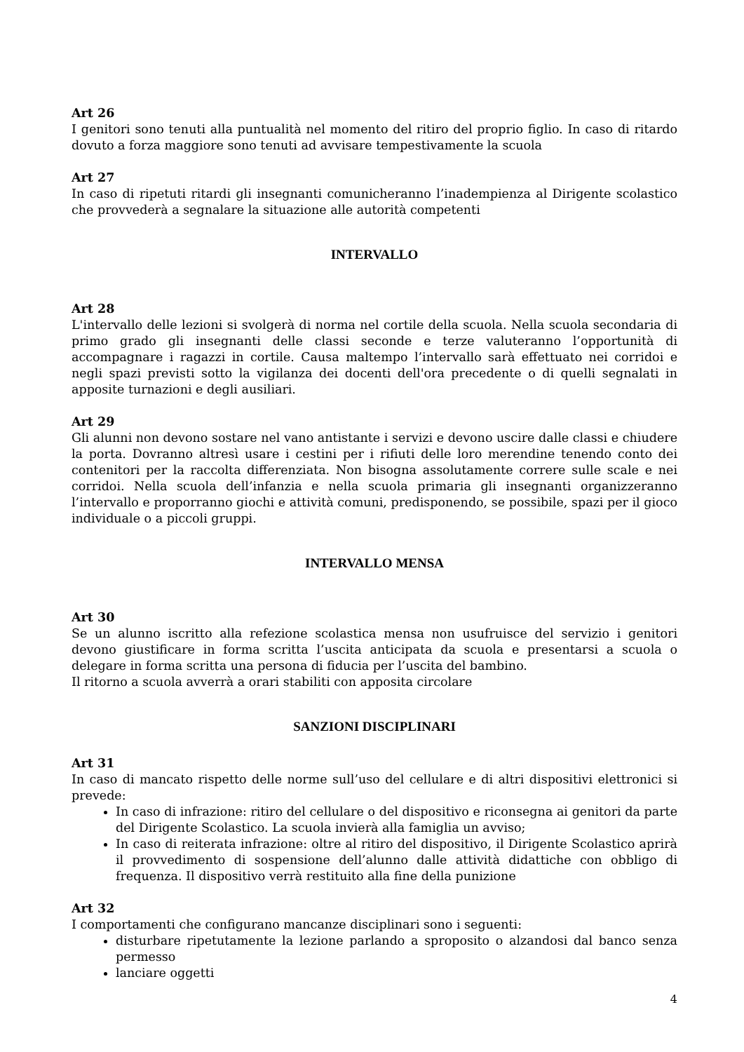Art 26
I genitori sono tenuti alla puntualità nel momento del ritiro del proprio figlio. In caso di ritardo dovuto a forza maggiore sono tenuti ad avvisare tempestivamente la scuola
Art 27
In caso di ripetuti ritardi gli insegnanti comunicheranno l’inadempienza al Dirigente scolastico che provvederà a segnalare la situazione alle autorità competenti
INTERVALLO
Art 28
L'intervallo delle lezioni si svolgerà di norma nel cortile della scuola. Nella scuola secondaria di primo grado gli insegnanti delle classi seconde e terze valuteranno l’opportunità di accompagnare i ragazzi in cortile. Causa maltempo l’intervallo sarà effettuato nei corridoi e negli spazi previsti sotto la vigilanza dei docenti dell'ora precedente o di quelli segnalati in apposite turnazioni e degli ausiliari.
Art 29
Gli alunni non devono sostare nel vano antistante i servizi e devono uscire dalle classi e chiudere la porta. Dovranno altresì usare i cestini per i rifiuti delle loro merendine tenendo conto dei contenitori per la raccolta differenziata. Non bisogna assolutamente correre sulle scale e nei corridoi. Nella scuola dell’infanzia e nella scuola primaria gli insegnanti organizzeranno l’intervallo e proporranno giochi e attività comuni, predisponendo, se possibile, spazi per il gioco individuale o a piccoli gruppi.
INTERVALLO MENSA
Art 30
Se un alunno iscritto alla refezione scolastica mensa non usufruisce del servizio i genitori devono giustificare in forma scritta l’uscita anticipata da scuola e presentarsi a scuola o delegare in forma scritta una persona di fiducia per l’uscita del bambino.
Il ritorno a scuola avverrà a orari stabiliti con apposita circolare
SANZIONI DISCIPLINARI
Art 31
In caso di mancato rispetto delle norme sull’uso del cellulare e di altri dispositivi elettronici si prevede:
In caso di infrazione: ritiro del cellulare o del dispositivo e riconsegna ai genitori da parte del Dirigente Scolastico. La scuola invierà alla famiglia un avviso;
In caso di reiterata infrazione: oltre al ritiro del dispositivo, il Dirigente Scolastico aprirà il provvedimento di sospensione dell’alunno dalle attività didattiche con obbligo di frequenza. Il dispositivo verrà restituito alla fine della punizione
Art 32
I comportamenti che configurano mancanze disciplinari sono i seguenti:
disturbare ripetutamente la lezione parlando a sproposito o alzandosi dal banco senza permesso
lanciare oggetti
4